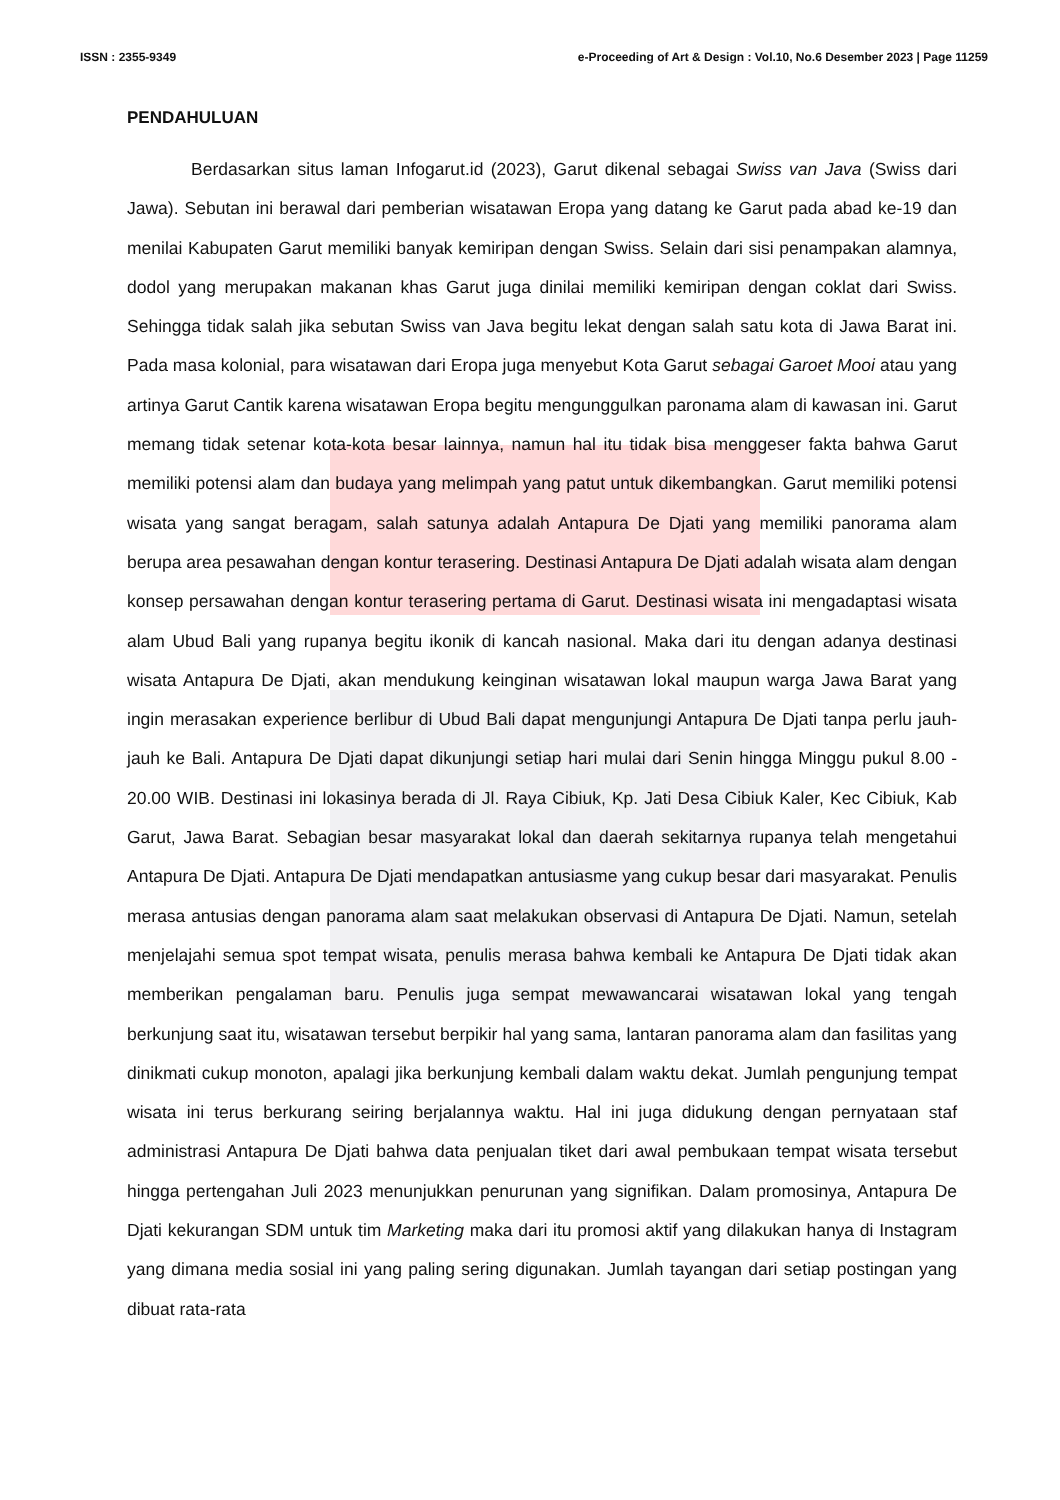ISSN : 2355-9349 e-Proceeding of Art & Design : Vol.10, No.6 Desember 2023 | Page 11259
PENDAHULUAN
Berdasarkan situs laman Infogarut.id (2023), Garut dikenal sebagai Swiss van Java (Swiss dari Jawa). Sebutan ini berawal dari pemberian wisatawan Eropa yang datang ke Garut pada abad ke-19 dan menilai Kabupaten Garut memiliki banyak kemiripan dengan Swiss. Selain dari sisi penampakan alamnya, dodol yang merupakan makanan khas Garut juga dinilai memiliki kemiripan dengan coklat dari Swiss. Sehingga tidak salah jika sebutan Swiss van Java begitu lekat dengan salah satu kota di Jawa Barat ini. Pada masa kolonial, para wisatawan dari Eropa juga menyebut Kota Garut sebagai Garoet Mooi atau yang artinya Garut Cantik karena wisatawan Eropa begitu mengunggulkan paronama alam di kawasan ini. Garut memang tidak setenar kota-kota besar lainnya, namun hal itu tidak bisa menggeser fakta bahwa Garut memiliki potensi alam dan budaya yang melimpah yang patut untuk dikembangkan. Garut memiliki potensi wisata yang sangat beragam, salah satunya adalah Antapura De Djati yang memiliki panorama alam berupa area pesawahan dengan kontur terasering. Destinasi Antapura De Djati adalah wisata alam dengan konsep persawahan dengan kontur terasering pertama di Garut. Destinasi wisata ini mengadaptasi wisata alam Ubud Bali yang rupanya begitu ikonik di kancah nasional. Maka dari itu dengan adanya destinasi wisata Antapura De Djati, akan mendukung keinginan wisatawan lokal maupun warga Jawa Barat yang ingin merasakan experience berlibur di Ubud Bali dapat mengunjungi Antapura De Djati tanpa perlu jauh-jauh ke Bali. Antapura De Djati dapat dikunjungi setiap hari mulai dari Senin hingga Minggu pukul 8.00 - 20.00 WIB. Destinasi ini lokasinya berada di Jl. Raya Cibiuk, Kp. Jati Desa Cibiuk Kaler, Kec Cibiuk, Kab Garut, Jawa Barat. Sebagian besar masyarakat lokal dan daerah sekitarnya rupanya telah mengetahui Antapura De Djati. Antapura De Djati mendapatkan antusiasme yang cukup besar dari masyarakat. Penulis merasa antusias dengan panorama alam saat melakukan observasi di Antapura De Djati. Namun, setelah menjelajahi semua spot tempat wisata, penulis merasa bahwa kembali ke Antapura De Djati tidak akan memberikan pengalaman baru. Penulis juga sempat mewawancarai wisatawan lokal yang tengah berkunjung saat itu, wisatawan tersebut berpikir hal yang sama, lantaran panorama alam dan fasilitas yang dinikmati cukup monoton, apalagi jika berkunjung kembali dalam waktu dekat. Jumlah pengunjung tempat wisata ini terus berkurang seiring berjalannya waktu. Hal ini juga didukung dengan pernyataan staf administrasi Antapura De Djati bahwa data penjualan tiket dari awal pembukaan tempat wisata tersebut hingga pertengahan Juli 2023 menunjukkan penurunan yang signifikan. Dalam promosinya, Antapura De Djati kekurangan SDM untuk tim Marketing maka dari itu promosi aktif yang dilakukan hanya di Instagram yang dimana media sosial ini yang paling sering digunakan. Jumlah tayangan dari setiap postingan yang dibuat rata-rata